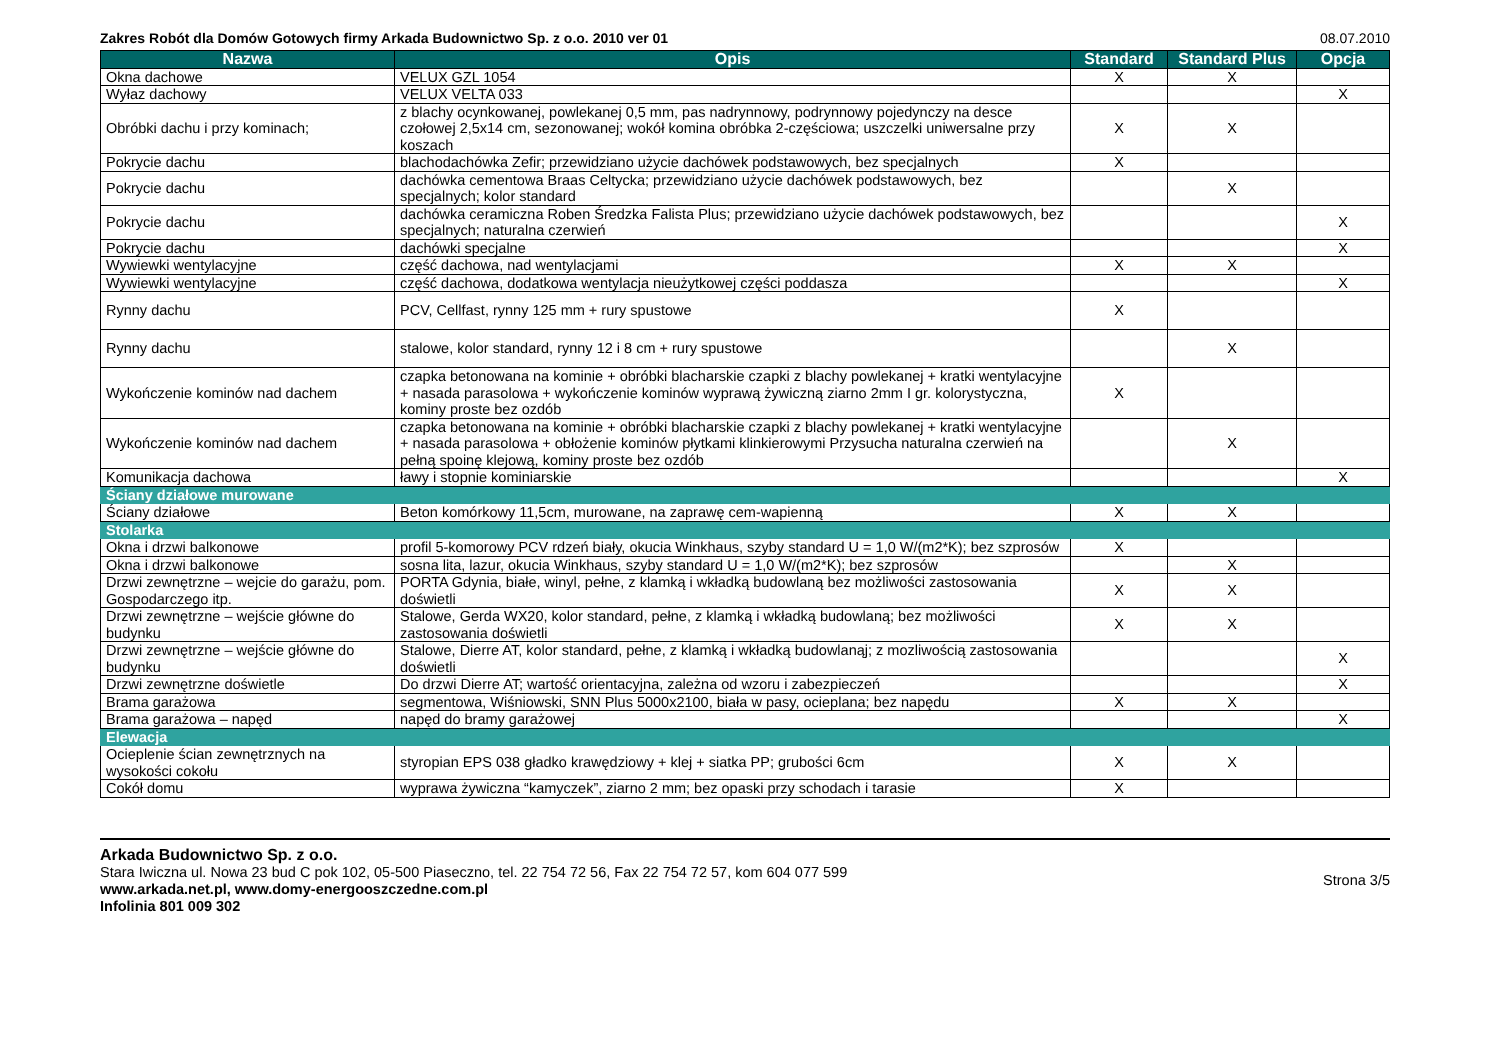Zakres Robót dla Domów Gotowych firmy Arkada Budownictwo Sp. z o.o. 2010 ver 01 08.07.2010
| Nazwa | Opis | Standard | Standard Plus | Opcja |
| --- | --- | --- | --- | --- |
| Okna dachowe | VELUX GZL 1054 | X | X | |
| Wyłaz dachowy | VELUX VELTA 033 | | | X |
| Obróbki dachu i przy kominach; | z blachy ocynkowanej, powlekanej 0,5 mm, pas nadrynnowy, podrynnowy pojedynczy na desce czołowej 2,5x14 cm, sezonowanej; wokół komina obróbka 2-częściowa; uszczelki uniwersalne przy koszach | X | X | |
| Pokrycie dachu | blachodachówka Zefir; przewidziano użycie dachówek podstawowych, bez specjalnych | X | | |
| Pokrycie dachu | dachówka cementowa Braas Celtycka; przewidziano użycie dachówek podstawowych, bez specjalnych; kolor standard | | X | |
| Pokrycie dachu | dachówka ceramiczna Roben Średzka Falista Plus; przewidziano użycie dachówek podstawowych, bez specjalnych; naturalna czerwień | | | X |
| Pokrycie dachu | dachówki specjalne | | | X |
| Wywiewki wentylacyjne | część dachowa, nad wentylacjami | X | X | |
| Wywiewki wentylacyjne | część dachowa, dodatkowa wentylacja nieużytkowej części poddasza | | | X |
| Rynny dachu | PCV, Cellfast, rynny 125 mm + rury spustowe | X | | |
| Rynny dachu | stalowe, kolor standard, rynny 12 i 8 cm + rury spustowe | | X | |
| Wykończenie kominów nad dachem | czapka betonowana na kominie + obróbki blacharskie czapki z blachy powlekanej + kratki wentylacyjne + nasada parasolowa + wykończenie kominów wyprawą żywiczną ziarno 2mm I gr. kolorystyczna, kominy proste bez ozdób | X | | |
| Wykończenie kominów nad dachem | czapka betonowana na kominie + obróbki blacharskie czapki z blachy powlekanej + kratki wentylacyjne + nasada parasolowa + obłożenie kominów płytkami klinkierowymi Przysucha naturalna czerwień na pełną spoinę klejową, kominy proste bez ozdób | | X | |
| Komunikacja dachowa | ławy i stopnie kominiarskie | | | X |
| Ściany działowe murowane | | | | |
| Ściany działowe | Beton komórkowy 11,5cm, murowane, na zaprawę cem-wapienną | X | X | |
| Stolarka | | | | |
| Okna i drzwi balkonowe | profil 5-komorowy PCV rdzeń biały, okucia Winkhaus, szyby standard U = 1,0 W/(m2*K); bez szprosów | X | | |
| Okna i drzwi balkonowe | sosna lita, lazur, okucia Winkhaus, szyby standard U = 1,0 W/(m2*K); bez szprosów | | X | |
| Drzwi zewnętrzne – wejcie do garażu, pom. Gospodarczego itp. | PORTA Gdynia, białe, winyl, pełne, z klamką i wkładką budowlaną bez możliwości zastosowania doświetli | X | X | |
| Drzwi zewnętrzne – wejście główne do budynku | Stalowe, Gerda WX20, kolor standard, pełne, z klamką i wkładką budowlaną; bez możliwości zastosowania doświetli | X | X | |
| Drzwi zewnętrzne – wejście główne do budynku | Stalowe, Dierre AT, kolor standard, pełne, z klamką i wkładką budowlanąj; z mozliwością zastosowania doświetli | | | X |
| Drzwi zewnętrzne doświetle | Do drzwi Dierre AT; wartość orientacyjna, zależna od wzoru i zabezpieczeń | | | X |
| Brama garażowa | segmentowa, Wiśniowski, SNN Plus 5000x2100, biała w pasy, ocieplana; bez napędu | X | X | |
| Brama garażowa – napęd | napęd do bramy garażowej | | | X |
| Elewacja | | | | |
| Ocieplenie ścian zewnętrznych na wysokości cokołu | styropian EPS 038 gładko krawędziowy + klej + siatka PP; grubości 6cm | X | X | |
| Cokół domu | wyprawa żywiczna “kamyczek”, ziarno 2 mm; bez opaski przy schodach i tarasie | X | | |
Arkada Budownictwo Sp. z o.o.
Stara Iwiczna ul. Nowa 23 bud C pok 102, 05-500 Piaseczno, tel. 22 754 72 56, Fax 22 754 72 57, kom 604 077 599
www.arkada.net.pl, www.domy-energooszczedne.com.pl
Infolinia 801 009 302
Strona 3/5